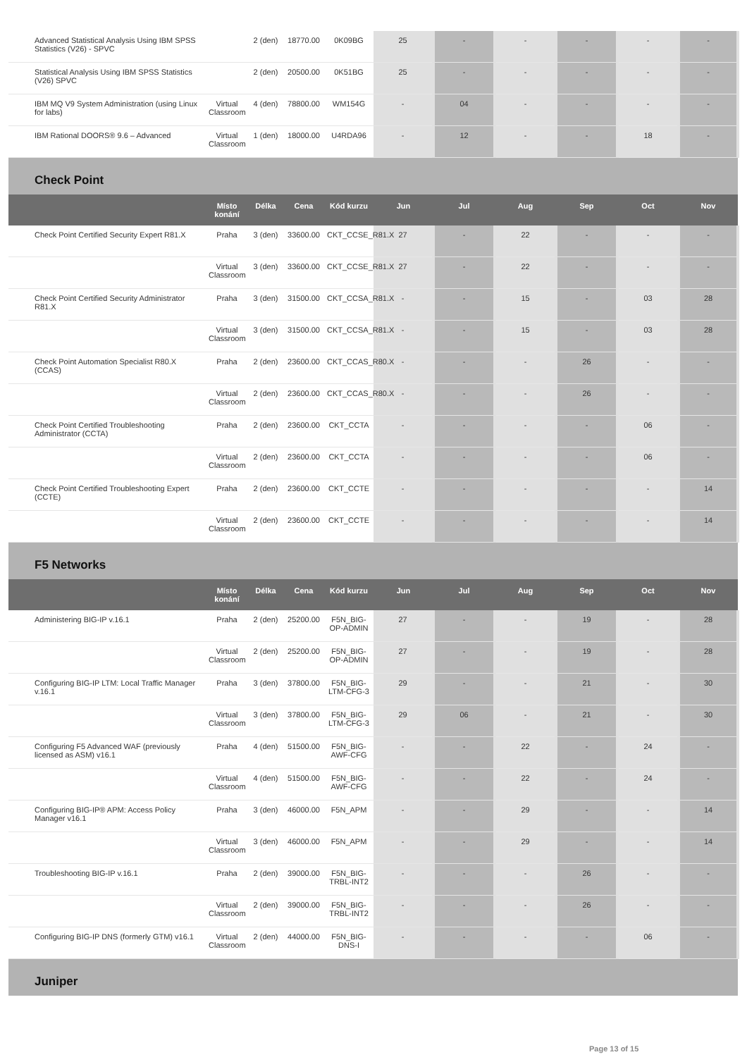| Advanced Statistical Analysis Using IBM SPSS Statistics (V26) - SPVC | | 2 (den) | 18770.00 | 0K09BG | 25 | - | - | - | - | - |
| Statistical Analysis Using IBM SPSS Statistics (V26) SPVC | | 2 (den) | 20500.00 | 0K51BG | 25 | - | - | - | - | - |
| IBM MQ V9 System Administration (using Linux for labs) | Virtual Classroom | 4 (den) | 78800.00 | WM154G | - | 04 | - | - | - | - |
| IBM Rational DOORS® 9.6 – Advanced | Virtual Classroom | 1 (den) | 18000.00 | U4RDA96 | - | 12 | - | - | 18 | - |
| Check Point | | | | | | | | | | |
| | Místo konání | Délka | Cena | Kód kurzu | Jun | Jul | Aug | Sep | Oct | Nov |
| Check Point Certified Security Expert R81.X | Praha | 3 (den) | 33600.00 | CKT_CCSE_R81.X | 27 | - | 22 | - | - | - |
| | Virtual Classroom | 3 (den) | 33600.00 | CKT_CCSE_R81.X | 27 | - | 22 | - | - | - |
| Check Point Certified Security Administrator R81.X | Praha | 3 (den) | 31500.00 | CKT_CCSA_R81.X | - | - | 15 | - | 03 | 28 |
| | Virtual Classroom | 3 (den) | 31500.00 | CKT_CCSA_R81.X | - | - | 15 | - | 03 | 28 |
| Check Point Automation Specialist R80.X (CCAS) | Praha | 2 (den) | 23600.00 | CKT_CCAS_R80.X | - | - | - | 26 | - | - |
| | Virtual Classroom | 2 (den) | 23600.00 | CKT_CCAS_R80.X | - | - | - | 26 | - | - |
| Check Point Certified Troubleshooting Administrator (CCTA) | Praha | 2 (den) | 23600.00 | CKT_CCTA | - | - | - | - | 06 | - |
| | Virtual Classroom | 2 (den) | 23600.00 | CKT_CCTA | - | - | - | - | 06 | - |
| Check Point Certified Troubleshooting Expert (CCTE) | Praha | 2 (den) | 23600.00 | CKT_CCTE | - | - | - | - | - | 14 |
| | Virtual Classroom | 2 (den) | 23600.00 | CKT_CCTE | - | - | - | - | - | 14 |
| F5 Networks | | | | | | | | | | |
| | Místo konání | Délka | Cena | Kód kurzu | Jun | Jul | Aug | Sep | Oct | Nov |
| Administering BIG-IP v.16.1 | Praha | 2 (den) | 25200.00 | F5N_BIG-OP-ADMIN | 27 | - | - | 19 | - | 28 |
| | Virtual Classroom | 2 (den) | 25200.00 | F5N_BIG-OP-ADMIN | 27 | - | - | 19 | - | 28 |
| Configuring BIG-IP LTM: Local Traffic Manager v.16.1 | Praha | 3 (den) | 37800.00 | F5N_BIG-LTM-CFG-3 | 29 | - | - | 21 | - | 30 |
| | Virtual Classroom | 3 (den) | 37800.00 | F5N_BIG-LTM-CFG-3 | 29 | 06 | - | 21 | - | 30 |
| Configuring F5 Advanced WAF (previously licensed as ASM) v16.1 | Praha | 4 (den) | 51500.00 | F5N_BIG-AWF-CFG | - | - | 22 | - | 24 | - |
| | Virtual Classroom | 4 (den) | 51500.00 | F5N_BIG-AWF-CFG | - | - | 22 | - | 24 | - |
| Configuring BIG-IP® APM: Access Policy Manager v16.1 | Praha | 3 (den) | 46000.00 | F5N_APM | - | - | 29 | - | - | 14 |
| | Virtual Classroom | 3 (den) | 46000.00 | F5N_APM | - | - | 29 | - | - | 14 |
| Troubleshooting BIG-IP v.16.1 | Praha | 2 (den) | 39000.00 | F5N_BIG-TRBL-INT2 | - | - | - | 26 | - | - |
| | Virtual Classroom | 2 (den) | 39000.00 | F5N_BIG-TRBL-INT2 | - | - | - | 26 | - | - |
| Configuring BIG-IP DNS (formerly GTM) v16.1 | Virtual Classroom | 2 (den) | 44000.00 | F5N_BIG-DNS-I | - | - | - | - | 06 | - |
| Juniper | | | | | | | | | | |
Page 13 of 15